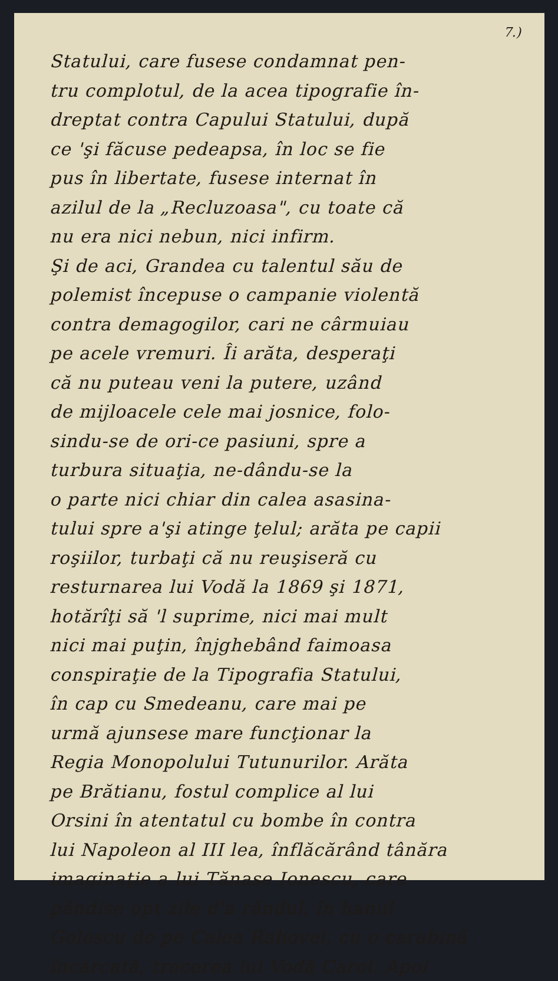7.)
Statului, care fusese condamnat pen-
tru complotul, de la acea tipografie în-
dreptat contra Capului Statului, după
ce 'şi făcuse pedeapsa, în loc se fie
pus în libertate, fusese internat în
azilul de la „Recluzoasa", cu toate că
nu era nici nebun, nici infirm.
Şi de aci, Grandea cu talentul său de
polemist începuse o campanie violentă
contra demagogilor, cari ne cârmuiau
pe acele vremuri. Îi arăta, desperaţi
că nu puteau veni la putere, uzând
de mijloacele cele mai josnice, folo-
sindu-se de ori-ce pasiuni, spre a
turbura situaţia, ne-dându-se la
o parte nici chiar din calea asasina-
tului spre a'şi atinge ţelul; arăta pe capii
roşiilor, turbaţi că nu reuşiseră cu
resturnarea lui Vodă la 1869 şi 1871,
hotărîţi să 'l suprime, nici mai mult
nici mai puţin, înjghebând faimoasa
conspiraţie de la Tipografia Statului,
în cap cu Smedeanu, care mai pe
urmă ajunsese mare funcţionar la
Regia Monopolului Tutunurilor. Arăta
pe Brătianu, fostul complice al lui
Orsini în atentatul cu bombe în contra
lui Napoleon al III lea, înflăcărând tânăra
imaginaţie a lui Tănase Ionescu, care
pândise opt zile d'a rândul, în hanul
Golescu de pe Calea Rahovei, cu o carabină
încărcată, trecerea lui Vodă Carol. Apoi